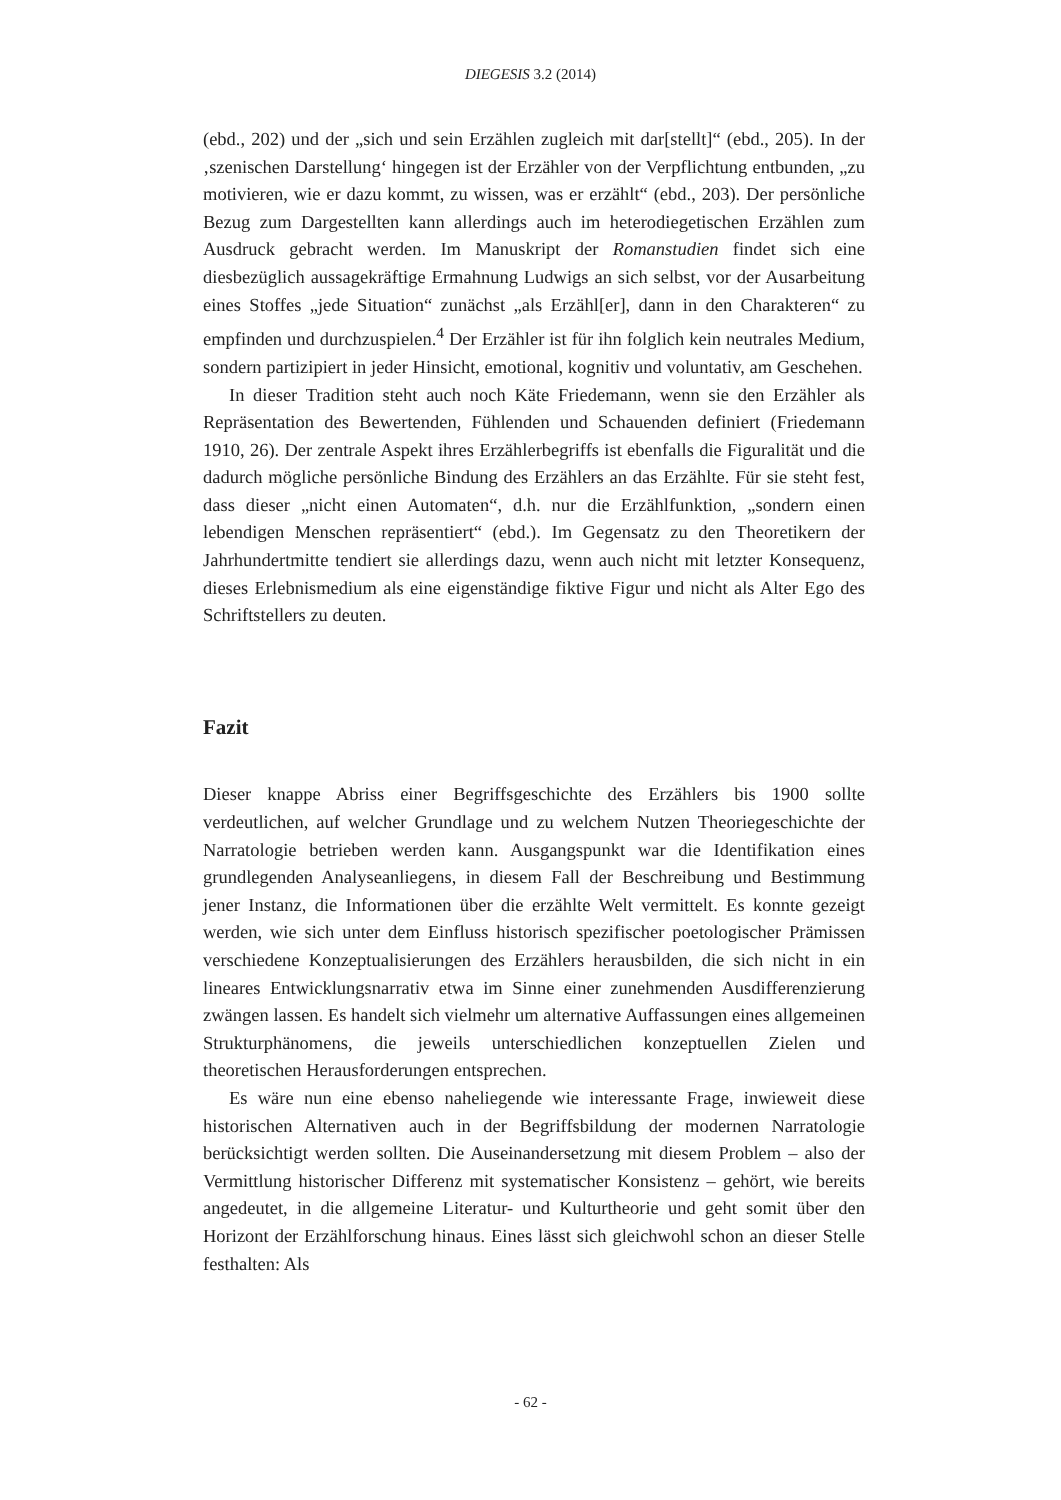DIEGESIS 3.2 (2014)
(ebd., 202) und der „sich und sein Erzählen zugleich mit dar[stellt]“ (ebd., 205). In der ‚szenischen Darstellung‘ hingegen ist der Erzähler von der Verpflichtung entbunden, „zu motivieren, wie er dazu kommt, zu wissen, was er erzählt“ (ebd., 203). Der persönliche Bezug zum Dargestellten kann allerdings auch im heterodiegetischen Erzählen zum Ausdruck gebracht werden. Im Manuskript der Romanstudien findet sich eine diesbezüglich aussagekräftige Ermahnung Ludwigs an sich selbst, vor der Ausarbeitung eines Stoffes „jede Situation“ zunächst „als Erzähl[er], dann in den Charakteren“ zu empfinden und durchzuspielen.<sup>4</sup> Der Erzähler ist für ihn folglich kein neutrales Medium, sondern partizipiert in jeder Hinsicht, emotional, kognitiv und voluntativ, am Geschehen.
In dieser Tradition steht auch noch Käte Friedemann, wenn sie den Erzähler als Repräsentation des Bewertenden, Fühlenden und Schauenden definiert (Friedemann 1910, 26). Der zentrale Aspekt ihres Erzählerbegriffs ist ebenfalls die Figuralität und die dadurch mögliche persönliche Bindung des Erzählers an das Erzählte. Für sie steht fest, dass dieser „nicht einen Automaten“, d.h. nur die Erzählfunktion, „sondern einen lebendigen Menschen repräsentiert“ (ebd.). Im Gegensatz zu den Theoretikern der Jahrhundertmitte tendiert sie allerdings dazu, wenn auch nicht mit letzter Konsequenz, dieses Erlebnismedium als eine eigenständige fiktive Figur und nicht als Alter Ego des Schriftstellers zu deuten.
Fazit
Dieser knappe Abriss einer Begriffsgeschichte des Erzählers bis 1900 sollte verdeutlichen, auf welcher Grundlage und zu welchem Nutzen Theoriegeschichte der Narratologie betrieben werden kann. Ausgangspunkt war die Identifikation eines grundlegenden Analyseanliegens, in diesem Fall der Beschreibung und Bestimmung jener Instanz, die Informationen über die erzählte Welt vermittelt. Es konnte gezeigt werden, wie sich unter dem Einfluss historisch spezifischer poetologischer Prämissen verschiedene Konzeptualisierungen des Erzählers herausbilden, die sich nicht in ein lineares Entwicklungsnarrativ etwa im Sinne einer zunehmenden Ausdifferenzierung zwängen lassen. Es handelt sich vielmehr um alternative Auffassungen eines allgemeinen Strukturphänomens, die jeweils unterschiedlichen konzeptuellen Zielen und theoretischen Herausforderungen entsprechen.
Es wäre nun eine ebenso naheliegende wie interessante Frage, inwieweit diese historischen Alternativen auch in der Begriffsbildung der modernen Narratologie berücksichtigt werden sollten. Die Auseinandersetzung mit diesem Problem – also der Vermittlung historischer Differenz mit systematischer Konsistenz – gehört, wie bereits angedeutet, in die allgemeine Literatur- und Kulturtheorie und geht somit über den Horizont der Erzählforschung hinaus. Eines lässt sich gleichwohl schon an dieser Stelle festhalten: Als
- 62 -